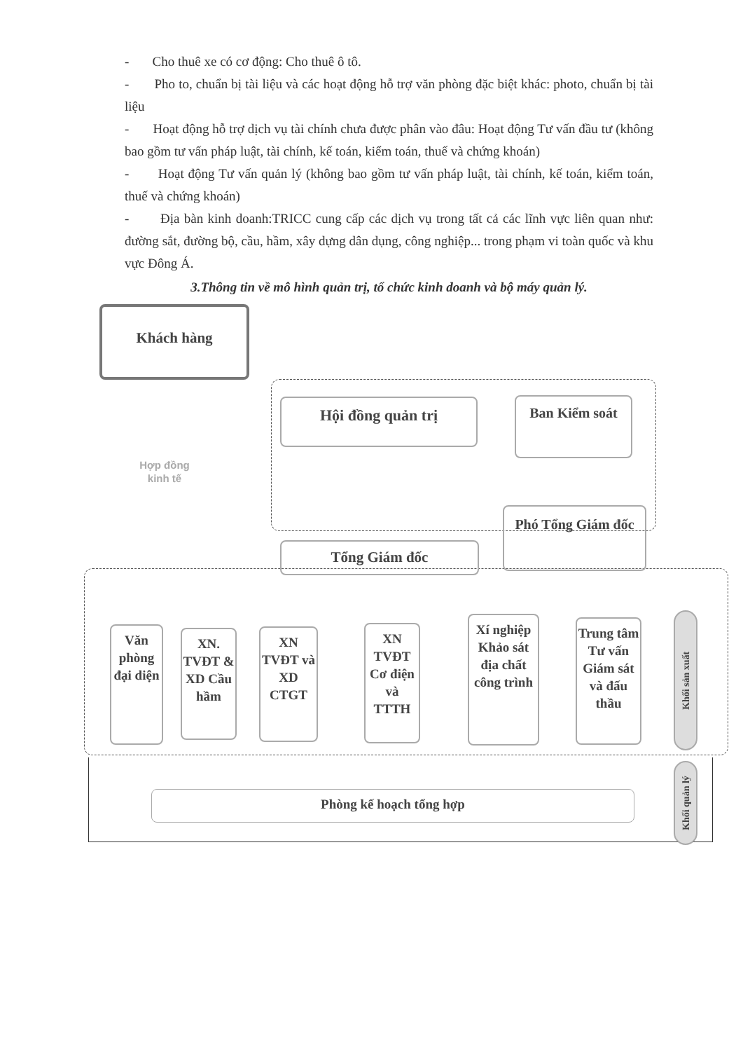- Cho thuê xe có cơ động: Cho thuê ô tô.
- Pho to, chuẩn bị tài liệu và các hoạt động hỗ trợ văn phòng đặc biệt khác: photo, chuẩn bị tài liệu
- Hoạt động hỗ trợ dịch vụ tài chính chưa được phân vào đâu: Hoạt động Tư vấn đầu tư (không bao gồm tư vấn pháp luật, tài chính, kế toán, kiểm toán, thuế và chứng khoán)
- Hoạt động Tư vấn quản lý (không bao gồm tư vấn pháp luật, tài chính, kế toán, kiểm toán, thuế và chứng khoán)
- Địa bàn kinh doanh:TRICC cung cấp các dịch vụ trong tất cả các lĩnh vực liên quan như: đường sắt, đường bộ, cầu, hầm, xây dựng dân dụng, công nghiệp... trong phạm vi toàn quốc và khu vực Đông Á.
3.Thông tin về mô hình quản trị, tổ chức kinh doanh và bộ máy quản lý.
Khách hàng
Hợp đồng kinh tế
Hội đồng quản trị Ban Kiểm soát
Phó Tổng Giám đốc
Tổng Giám đốc
Văn phòng đại diện
XN. TVĐT & XD Cầu hầm
XN TVĐT và XD CTGT
XN TVĐT Cơ điện và TTTH
Xí nghiệp Khảo sát địa chất công trình
Trung tâm Tư vấn Giám sát và đấu thầu
Khối sản xuất
Khối quản lý
Phòng kế hoạch tổng hợp